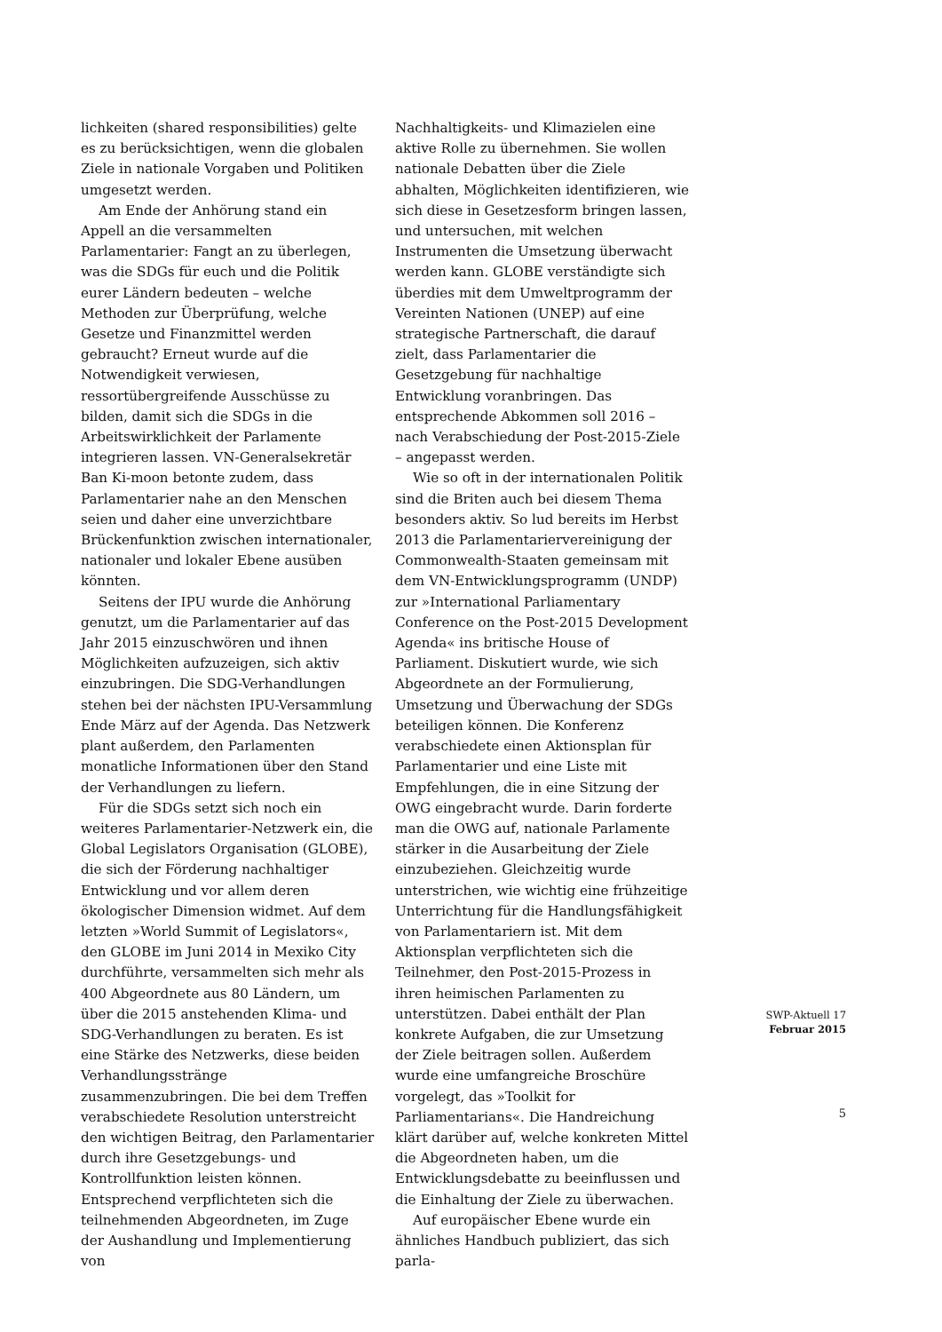lichkeiten (shared responsibilities) gelte es zu berücksichtigen, wenn die globalen Ziele in nationale Vorgaben und Politiken umgesetzt werden.
Am Ende der Anhörung stand ein Appell an die versammelten Parlamentarier: Fangt an zu überlegen, was die SDGs für euch und die Politik eurer Ländern bedeuten – welche Methoden zur Überprüfung, welche Gesetze und Finanzmittel werden gebraucht? Erneut wurde auf die Notwendigkeit verwiesen, ressortübergreifende Ausschüsse zu bilden, damit sich die SDGs in die Arbeitswirklichkeit der Parlamente integrieren lassen. VN-Generalsekretär Ban Ki-moon betonte zudem, dass Parlamentarier nahe an den Menschen seien und daher eine unverzichtbare Brückenfunktion zwischen internationaler, nationaler und lokaler Ebene ausüben könnten.
Seitens der IPU wurde die Anhörung genutzt, um die Parlamentarier auf das Jahr 2015 einzuschwören und ihnen Möglichkeiten aufzuzeigen, sich aktiv einzubringen. Die SDG-Verhandlungen stehen bei der nächsten IPU-Versammlung Ende März auf der Agenda. Das Netzwerk plant außerdem, den Parlamenten monatliche Informationen über den Stand der Verhandlungen zu liefern.
Für die SDGs setzt sich noch ein weiteres Parlamentarier-Netzwerk ein, die Global Legislators Organisation (GLOBE), die sich der Förderung nachhaltiger Entwicklung und vor allem deren ökologischer Dimension widmet. Auf dem letzten »World Summit of Legislators«, den GLOBE im Juni 2014 in Mexiko City durchführte, versammelten sich mehr als 400 Abgeordnete aus 80 Ländern, um über die 2015 anstehenden Klima- und SDG-Verhandlungen zu beraten. Es ist eine Stärke des Netzwerks, diese beiden Verhandlungsstränge zusammenzubringen. Die bei dem Treffen verabschiedete Resolution unterstreicht den wichtigen Beitrag, den Parlamentarier durch ihre Gesetzgebungs- und Kontrollfunktion leisten können. Entsprechend verpflichteten sich die teilnehmenden Abgeordneten, im Zuge der Aushandlung und Implementierung von
Nachhaltigkeits- und Klimazielen eine aktive Rolle zu übernehmen. Sie wollen nationale Debatten über die Ziele abhalten, Möglichkeiten identifizieren, wie sich diese in Gesetzesform bringen lassen, und untersuchen, mit welchen Instrumenten die Umsetzung überwacht werden kann. GLOBE verständigte sich überdies mit dem Umweltprogramm der Vereinten Nationen (UNEP) auf eine strategische Partnerschaft, die darauf zielt, dass Parlamentarier die Gesetzgebung für nachhaltige Entwicklung voranbringen. Das entsprechende Abkommen soll 2016 – nach Verabschiedung der Post-2015-Ziele – angepasst werden.
Wie so oft in der internationalen Politik sind die Briten auch bei diesem Thema besonders aktiv. So lud bereits im Herbst 2013 die Parlamentariervereinigung der Commonwealth-Staaten gemeinsam mit dem VN-Entwicklungsprogramm (UNDP) zur »International Parliamentary Conference on the Post-2015 Development Agenda« ins britische House of Parliament. Diskutiert wurde, wie sich Abgeordnete an der Formulierung, Umsetzung und Überwachung der SDGs beteiligen können. Die Konferenz verabschiedete einen Aktionsplan für Parlamentarier und eine Liste mit Empfehlungen, die in eine Sitzung der OWG eingebracht wurde. Darin forderte man die OWG auf, nationale Parlamente stärker in die Ausarbeitung der Ziele einzubeziehen. Gleichzeitig wurde unterstrichen, wie wichtig eine frühzeitige Unterrichtung für die Handlungsfähigkeit von Parlamentariern ist. Mit dem Aktionsplan verpflichteten sich die Teilnehmer, den Post-2015-Prozess in ihren heimischen Parlamenten zu unterstützen. Dabei enthält der Plan konkrete Aufgaben, die zur Umsetzung der Ziele beitragen sollen. Außerdem wurde eine umfangreiche Broschüre vorgelegt, das »Toolkit for Parliamentarians«. Die Handreichung klärt darüber auf, welche konkreten Mittel die Abgeordneten haben, um die Entwicklungsdebatte zu beeinflussen und die Einhaltung der Ziele zu überwachen.
Auf europäischer Ebene wurde ein ähnliches Handbuch publiziert, das sich parla-
SWP-Aktuell 17
Februar 2015
5